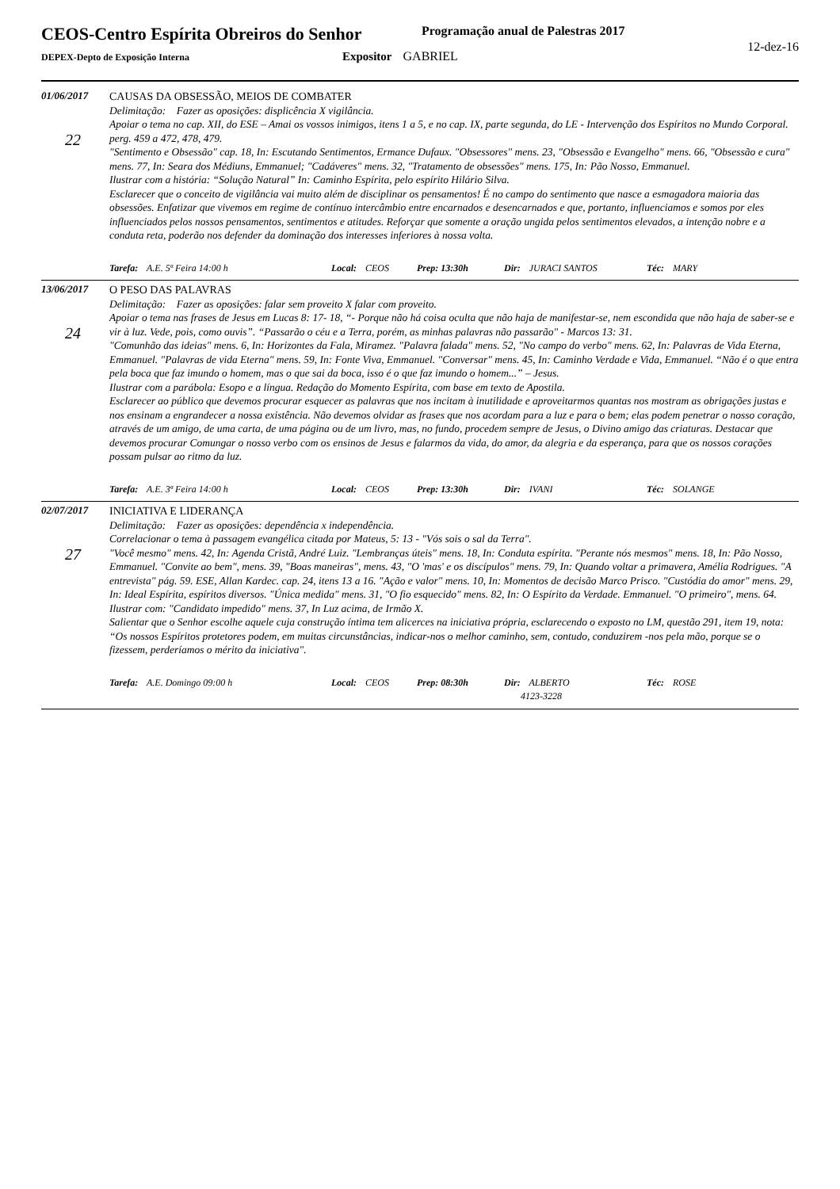CEOS-Centro Espírita Obreiros do Senhor Programação anual de Palestras 2017
12-dez-16
DEPEX-Depto de Exposição Interna Expositor GABRIEL
01/06/2017
22
CAUSAS DA OBSESSÃO, MEIOS DE COMBATER
Delimitação: Fazer as oposições: displicência X vigilância.
Apoiar o tema no cap. XII, do ESE – Amai os vossos inimigos, itens 1 a 5, e no cap. IX, parte segunda, do LE - Intervenção dos Espíritos no Mundo Corporal. perg. 459 a 472, 478, 479.
"Sentimento e Obsessão" cap. 18, In: Escutando Sentimentos, Ermance Dufaux. "Obsessores" mens. 23, "Obsessão e Evangelho" mens. 66, "Obsessão e cura" mens. 77, In: Seara dos Médiuns, Emmanuel; "Cadáveres" mens. 32, "Tratamento de obsessões" mens. 175, In: Pão Nosso, Emmanuel.
Ilustrar com a história: “Solução Natural” In: Caminho Espírita, pelo espírito Hilário Silva.
Esclarecer que o conceito de vigilância vai muito além de disciplinar os pensamentos! É no campo do sentimento que nasce a esmagadora maioria das obsessões. Enfatizar que vivemos em regime de contínuo intercâmbio entre encarnados e desencarnados e que, portanto, influenciamos e somos por eles influenciados pelos nossos pensamentos, sentimentos e atitudes. Reforçar que somente a oração ungida pelos sentimentos elevados, a intenção nobre e a conduta reta, poderão nos defender da dominação dos interesses inferiores à nossa volta.
Tarefa: A.E. 5ª Feira 14:00 h Local: CEOS Prep: 13:30h Dir: JURACI SANTOS Téc: MARY
13/06/2017
24
O PESO DAS PALAVRAS
Delimitação: Fazer as oposições: falar sem proveito X falar com proveito.
Apoiar o tema nas frases de Jesus em Lucas 8: 17- 18, “- Porque não há coisa oculta que não haja de manifestar-se, nem escondida que não haja de saber-se e vir à luz. Vede, pois, como ouvis”. “Passarão o céu e a Terra, porém, as minhas palavras não passarão" - Marcos 13: 31.
"Comunhão das ideias" mens. 6, In: Horizontes da Fala, Miramez. "Palavra falada" mens. 52, "No campo do verbo" mens. 62, In: Palavras de Vida Eterna, Emmanuel. "Palavras de vida Eterna" mens. 59, In: Fonte Viva, Emmanuel. "Conversar" mens. 45, In: Caminho Verdade e Vida, Emmanuel. “Não é o que entra pela boca que faz imundo o homem, mas o que sai da boca, isso é o que faz imundo o homem...” – Jesus.
Ilustrar com a parábola: Esopo e a língua. Redação do Momento Espírita, com base em texto de Apostila.
Esclarecer ao público que devemos procurar esquecer as palavras que nos incitam à inutilidade e aproveitarmos quantas nos mostram as obrigações justas e nos ensinam a engrandecer a nossa existência. Não devemos olvidar as frases que nos acordam para a luz e para o bem; elas podem penetrar o nosso coração, através de um amigo, de uma carta, de uma página ou de um livro, mas, no fundo, procedem sempre de Jesus, o Divino amigo das criaturas. Destacar que devemos procurar Comungar o nosso verbo com os ensinos de Jesus e falarmos da vida, do amor, da alegria e da esperança, para que os nossos corações possam pulsar ao ritmo da luz.
Tarefa: A.E. 3ª Feira 14:00 h Local: CEOS Prep: 13:30h Dir: IVANI Téc: SOLANGE
02/07/2017
27
INICIATIVA E LIDERANÇA
Delimitação: Fazer as oposições: dependência x independência.
Correlacionar o tema à passagem evangélica citada por Mateus, 5: 13 - "Vós sois o sal da Terra".
"Você mesmo" mens. 42, In: Agenda Cristã, André Luiz. "Lembranças úteis" mens. 18, In: Conduta espírita. "Perante nós mesmos" mens. 18, In: Pão Nosso, Emmanuel. "Convite ao bem", mens. 39, "Boas maneiras", mens. 43, "O 'mas' e os discípulos" mens. 79, In: Quando voltar a primavera, Amélia Rodrigues. "A entrevista" pág. 59. ESE, Allan Kardec. cap. 24, itens 13 a 16. "Ação e valor" mens. 10, In: Momentos de decisão Marco Prisco. "Custódia do amor" mens. 29, In: Ideal Espírita, espíritos diversos. "Única medida" mens. 31, "O fio esquecido" mens. 82, In: O Espírito da Verdade. Emmanuel. "O primeiro", mens. 64.
Ilustrar com: "Candidato impedido" mens. 37, In Luz acima, de Irmão X.
Salientar que o Senhor escolhe aquele cuja construção íntima tem alicerces na iniciativa própria, esclarecendo o exposto no LM, questão 291, item 19, nota: “Os nossos Espíritos protetores podem, em muitas circunstâncias, indicar-nos o melhor caminho, sem, contudo, conduzirem -nos pela mão, porque se o fizessem, perderíamos o mérito da iniciativa".
Tarefa: A.E. Domingo 09:00 h Local: CEOS Prep: 08:30h Dir: ALBERTO
4123-3228 Téc: ROSE